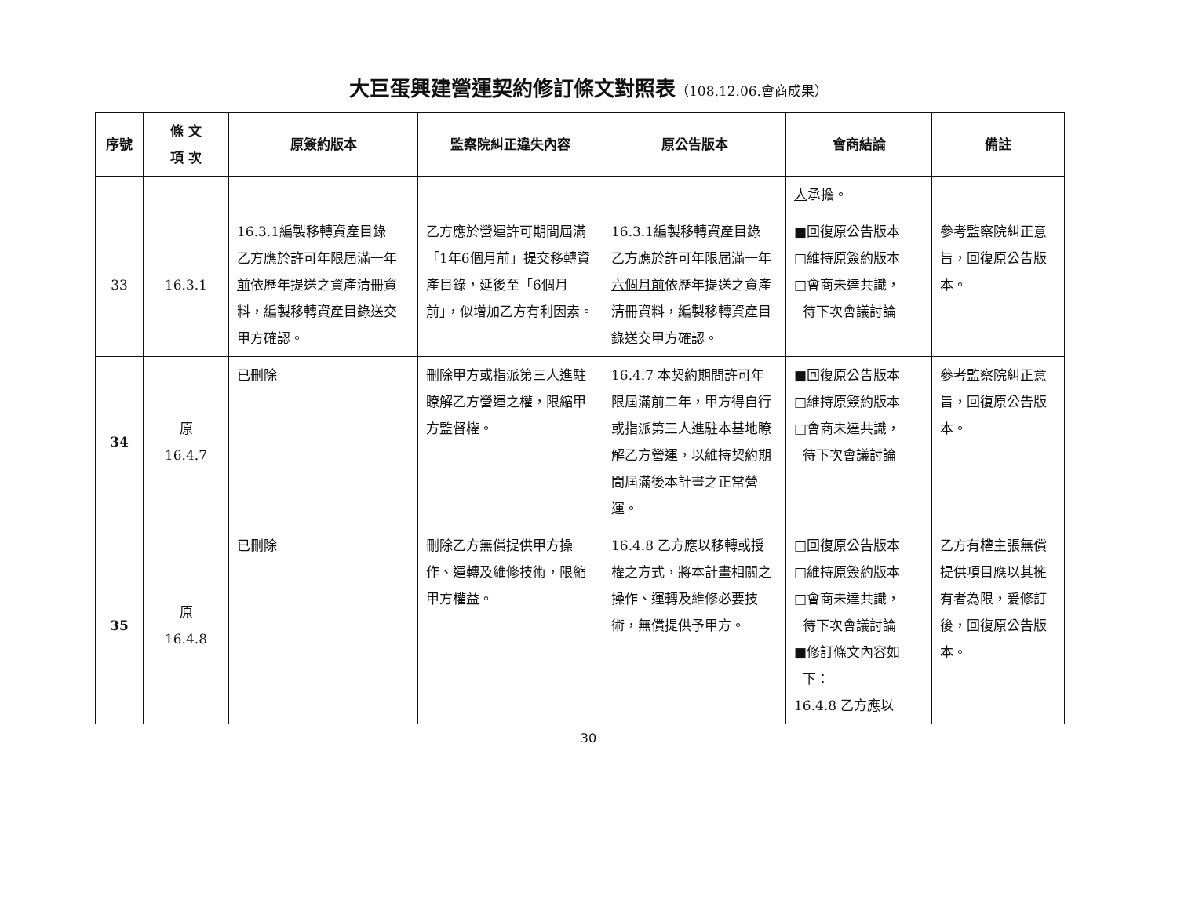大巨蛋興建營運契約修訂條文對照表（108.12.06.會商成果）
| 序號 | 條 文 項 次 | 原簽約版本 | 監察院糾正違失內容 | 原公告版本 | 會商結論 | 備註 |
| --- | --- | --- | --- | --- | --- | --- |
| | | | | | 人 承擔。 | |
| 33 | 16.3.1 | 16.3.1編製移轉資產目錄 乙方應於許可年限屆滿 一年前 依歷年提送之資產清冊資料，編製移轉資產目錄送交甲方確認。 | 乙方應於營運許可期間屆滿「1年6個月前」提交移轉資產目錄，延後至「6個月前」，似增加乙方有利因素。 | 16.3.1編製移轉資產目錄 乙方應於許可年限屆滿 一年六個月前 依歷年提送之資產清冊資料，編製移轉資產目錄送交甲方確認。 | ■回復原公告版本 □維持原簽約版本 □會商未達共識， 待下次會議討論 | 參考監察院糾正意旨，回復原公告版本。 |
| 34 | 原 16.4.7 | 已刪除 | 刪除甲方或指派第三人進駐瞭解乙方營運之權，限縮甲方監督權。 | 16.4.7 本契約期間許可年限屆滿前二年，甲方得自行或指派第三人進駐本基地瞭解乙方營運，以維持契約期間屆滿後本計畫之正常營運。 | ■回復原公告版本 □維持原簽約版本 □會商未達共識， 待下次會議討論 | 參考監察院糾正意旨，回復原公告版本。 |
| 35 | 原 16.4.8 | 已刪除 | 刪除乙方無償提供甲方操作、運轉及維修技術，限縮甲方權益。 | 16.4.8 乙方應以移轉或授權之方式，將本計畫相關之操作、運轉及維修必要技術，無償提供予甲方。 | □回復原公告版本 □維持原簽約版本 □會商未達共識， 待下次會議討論 ■修訂條文內容如 下： 16.4.8 乙方應以 | 乙方有權主張無償提供項目應以其擁有者為限，爰修訂後，回復原公告版本。 |
30